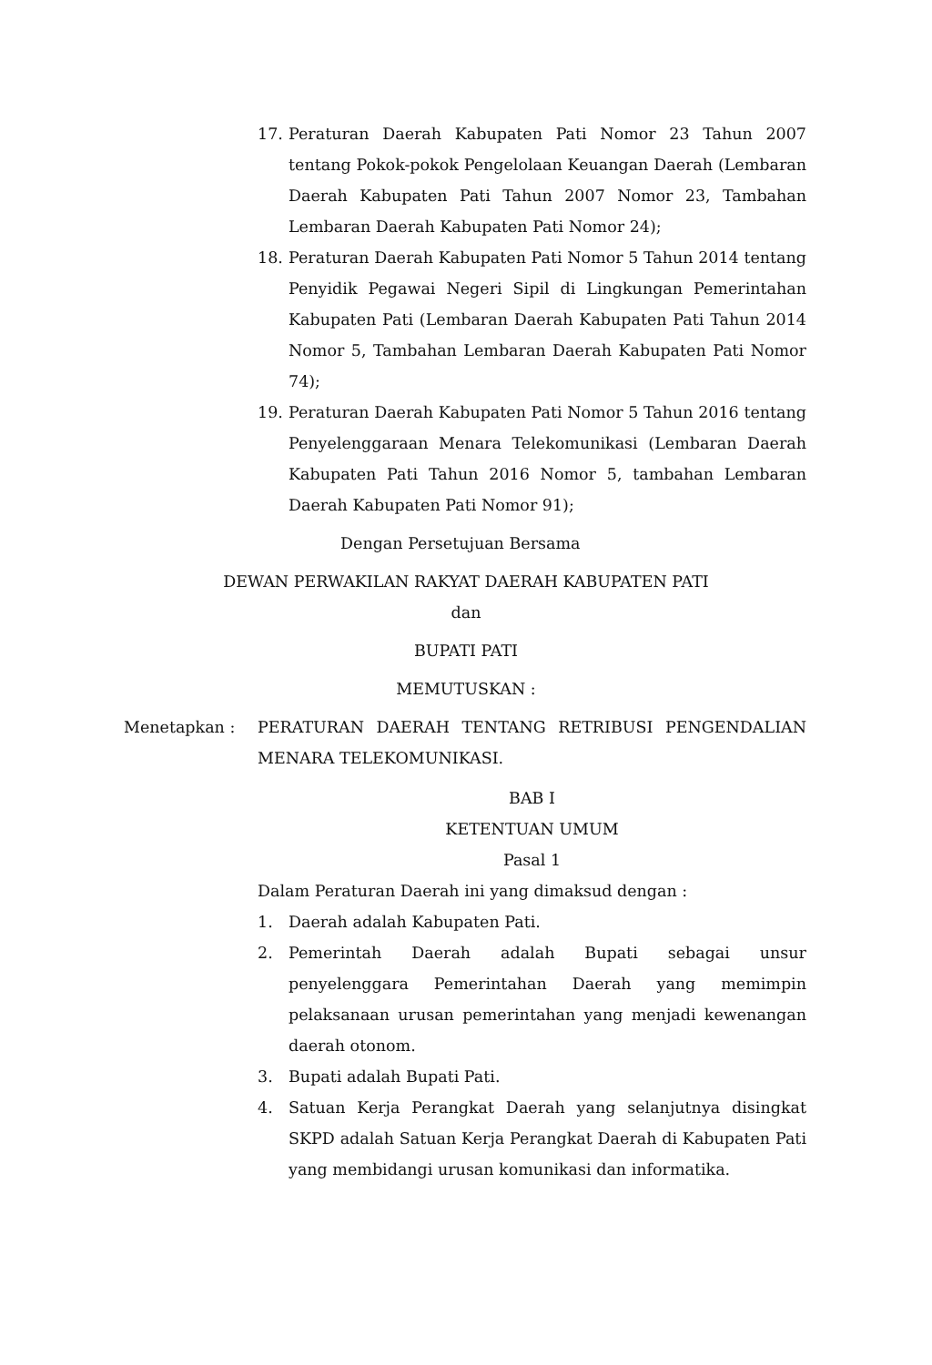17. Peraturan Daerah Kabupaten Pati Nomor 23 Tahun 2007 tentang Pokok-pokok Pengelolaan Keuangan Daerah (Lembaran Daerah Kabupaten Pati Tahun 2007 Nomor 23, Tambahan Lembaran Daerah Kabupaten Pati Nomor 24);
18. Peraturan Daerah Kabupaten Pati Nomor 5 Tahun 2014 tentang Penyidik Pegawai Negeri Sipil di Lingkungan Pemerintahan Kabupaten Pati (Lembaran Daerah Kabupaten Pati Tahun 2014 Nomor 5, Tambahan Lembaran Daerah Kabupaten Pati Nomor 74);
19. Peraturan Daerah Kabupaten Pati Nomor 5 Tahun 2016 tentang Penyelenggaraan Menara Telekomunikasi (Lembaran Daerah Kabupaten Pati Tahun 2016 Nomor 5, tambahan Lembaran Daerah Kabupaten Pati Nomor 91);
Dengan Persetujuan Bersama
DEWAN PERWAKILAN RAKYAT DAERAH KABUPATEN PATI
dan
BUPATI PATI
MEMUTUSKAN :
Menetapkan : PERATURAN DAERAH TENTANG RETRIBUSI PENGENDALIAN MENARA TELEKOMUNIKASI.
BAB I
KETENTUAN UMUM
Pasal 1
Dalam Peraturan Daerah ini yang dimaksud dengan :
1. Daerah adalah Kabupaten Pati.
2. Pemerintah Daerah adalah Bupati sebagai unsur penyelenggara Pemerintahan Daerah yang memimpin pelaksanaan urusan pemerintahan yang menjadi kewenangan daerah otonom.
3. Bupati adalah Bupati Pati.
4. Satuan Kerja Perangkat Daerah yang selanjutnya disingkat SKPD adalah Satuan Kerja Perangkat Daerah di Kabupaten Pati yang membidangi urusan komunikasi dan informatika.